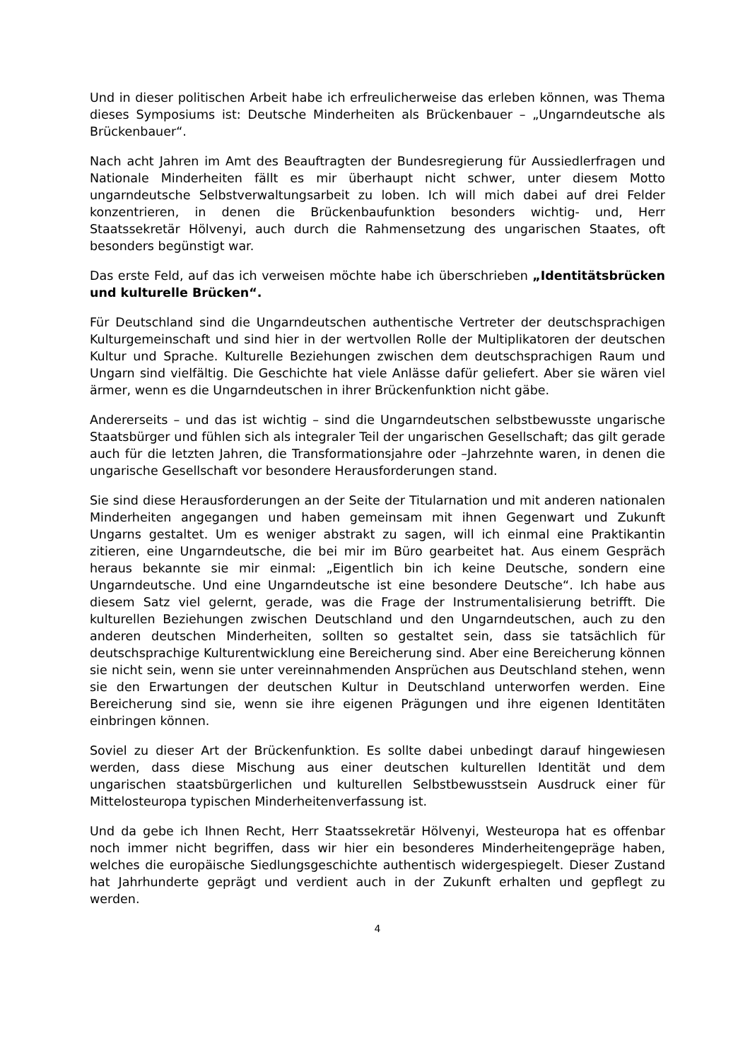Und in dieser politischen Arbeit habe ich erfreulicherweise das erleben können, was Thema dieses Symposiums ist: Deutsche Minderheiten als Brückenbauer – „Ungarndeutsche als Brückenbauer“.
Nach acht Jahren im Amt des Beauftragten der Bundesregierung für Aussiedlerfragen und Nationale Minderheiten fällt es mir überhaupt nicht schwer, unter diesem Motto ungarndeutsche Selbstverwaltungsarbeit zu loben. Ich will mich dabei auf drei Felder konzentrieren, in denen die Brückenbaufunktion besonders wichtig- und, Herr Staatssekretär Hölvenyi, auch durch die Rahmensetzung des ungarischen Staates, oft besonders begünstigt war.
Das erste Feld, auf das ich verweisen möchte habe ich überschrieben „Identitätsbrücken und kulturelle Brücken“.
Für Deutschland sind die Ungarndeutschen authentische Vertreter der deutschsprachigen Kulturgemeinschaft und sind hier in der wertvollen Rolle der Multiplikatoren der deutschen Kultur und Sprache. Kulturelle Beziehungen zwischen dem deutschsprachigen Raum und Ungarn sind vielfältig. Die Geschichte hat viele Anlässe dafür geliefert. Aber sie wären viel ärmer, wenn es die Ungarndeutschen in ihrer Brückenfunktion nicht gäbe.
Andererseits – und das ist wichtig – sind die Ungarndeutschen selbstbewusste ungarische Staatsbürger und fühlen sich als integraler Teil der ungarischen Gesellschaft; das gilt gerade auch für die letzten Jahren, die Transformationsjahre oder –Jahrzehnte waren, in denen die ungarische Gesellschaft vor besondere Herausforderungen stand.
Sie sind diese Herausforderungen an der Seite der Titularnation und mit anderen nationalen Minderheiten angegangen und haben gemeinsam mit ihnen Gegenwart und Zukunft Ungarns gestaltet. Um es weniger abstrakt zu sagen, will ich einmal eine Praktikantin zitieren, eine Ungarndeutsche, die bei mir im Büro gearbeitet hat. Aus einem Gespräch heraus bekannte sie mir einmal: „Eigentlich bin ich keine Deutsche, sondern eine Ungarndeutsche. Und eine Ungarndeutsche ist eine besondere Deutsche“. Ich habe aus diesem Satz viel gelernt, gerade, was die Frage der Instrumentalisierung betrifft. Die kulturellen Beziehungen zwischen Deutschland und den Ungarndeutschen, auch zu den anderen deutschen Minderheiten, sollten so gestaltet sein, dass sie tatsächlich für deutschsprachige Kulturentwicklung eine Bereicherung sind. Aber eine Bereicherung können sie nicht sein, wenn sie unter vereinnahmenden Ansprüchen aus Deutschland stehen, wenn sie den Erwartungen der deutschen Kultur in Deutschland unterworfen werden. Eine Bereicherung sind sie, wenn sie ihre eigenen Prägungen und ihre eigenen Identitäten einbringen können.
Soviel zu dieser Art der Brückenfunktion. Es sollte dabei unbedingt darauf hingewiesen werden, dass diese Mischung aus einer deutschen kulturellen Identität und dem ungarischen staatsbürgerlichen und kulturellen Selbstbewusstsein Ausdruck einer für Mittelosteuropa typischen Minderheitenverfassung ist.
Und da gebe ich Ihnen Recht, Herr Staatssekretär Hölvenyi, Westeuropa hat es offenbar noch immer nicht begriffen, dass wir hier ein besonderes Minderheitengepräge haben, welches die europäische Siedlungsgeschichte authentisch widergespiegelt. Dieser Zustand hat Jahrhunderte geprägt und verdient auch in der Zukunft erhalten und gepflegt zu werden.
4